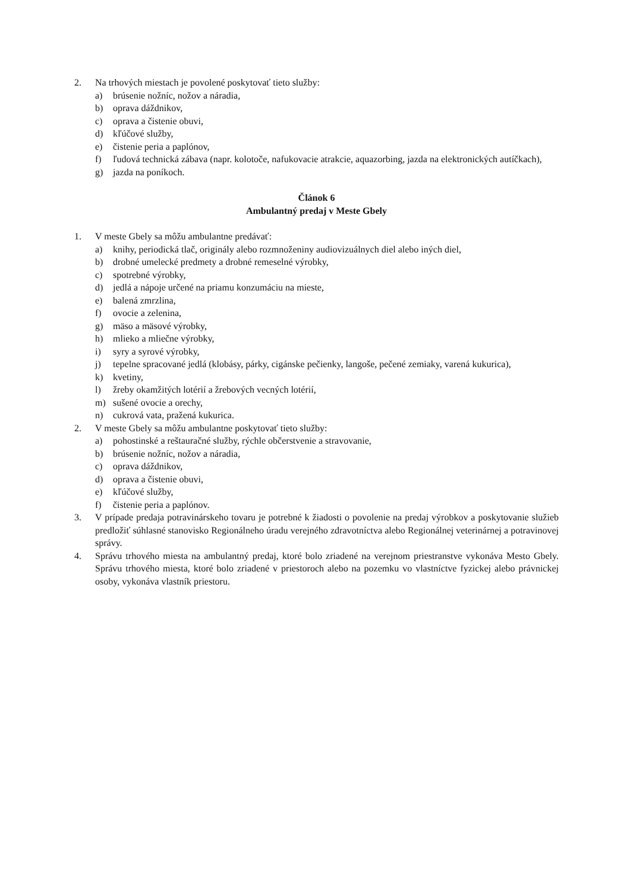2. Na trhových miestach je povolené poskytovať tieto služby:
a) brúsenie nožníc, nožov a náradia,
b) oprava dáždnikov,
c) oprava a čistenie obuvi,
d) kľúčové služby,
e) čistenie peria a paplónov,
f) ľudová technická zábava (napr. kolotoče, nafukovacie atrakcie, aquazorbing, jazda na elektronických autíčkach),
g) jazda na poníkoch.
Článok 6
Ambulantný predaj v Meste Gbely
1. V meste Gbely sa môžu ambulantne predávať:
a) knihy, periodická tlač, originály alebo rozmnoženiny audiovizuálnych diel alebo iných diel,
b) drobné umelecké predmety a drobné remeselné výrobky,
c) spotrebné výrobky,
d) jedlá a nápoje určené na priamu konzumáciu na mieste,
e) balená zmrzlina,
f) ovocie a zelenina,
g) mäso a mäsové výrobky,
h) mlieko a mliečne výrobky,
i) syry a syrové výrobky,
j) tepelne spracované jedlá (klobásy, párky, cigánske pečienky, langoše, pečené zemiaky, varená kukurica),
k) kvetiny,
l) žreby okamžitých lotérií a žrebových vecných lotérií,
m) sušené ovocie a orechy,
n) cukrová vata, pražená kukurica.
2. V meste Gbely sa môžu ambulantne poskytovať tieto služby:
a) pohostinské a reštauračné služby, rýchle občerstvenie a stravovanie,
b) brúsenie nožníc, nožov a náradia,
c) oprava dáždnikov,
d) oprava a čistenie obuvi,
e) kľúčové služby,
f) čistenie peria a paplónov.
3. V prípade predaja potravinárskeho tovaru je potrebné k žiadosti o povolenie na predaj výrobkov a poskytovanie služieb predložiť súhlasné stanovisko Regionálneho úradu verejného zdravotníctva alebo Regionálnej veterinárnej a potravinovej správy.
4. Správu trhového miesta na ambulantný predaj, ktoré bolo zriadené na verejnom priestranstve vykonáva Mesto Gbely. Správu trhového miesta, ktoré bolo zriadené v priestoroch alebo na pozemku vo vlastníctve fyzickej alebo právnickej osoby, vykonáva vlastník priestoru.